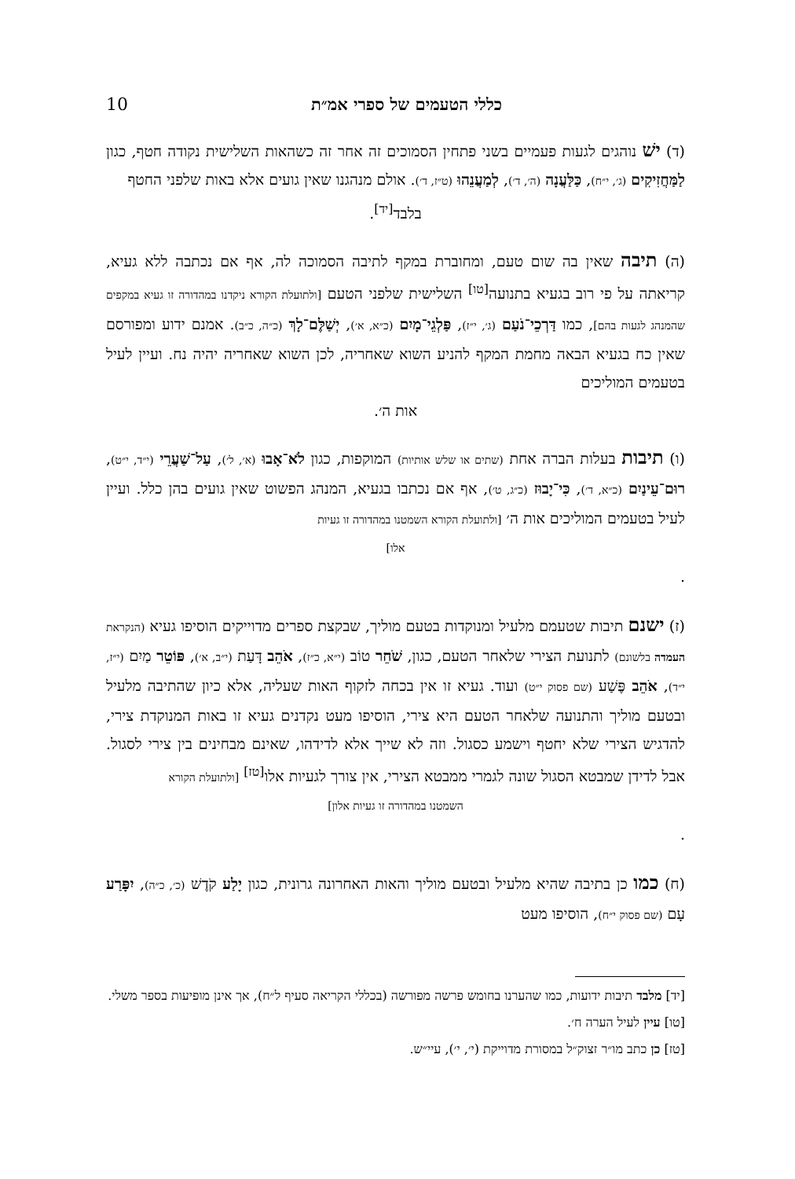כללי הטעמים של ספרי אמ״ת 10
(ד) ישׁ נוהגים לגעות פעמיים בשני פתחין הסמוכים זה אחר זה כשהאות השלישית נקודה חטף, כגון לַמַּחֲזִיקִים (ג׳, י״ח), כַּלַּעֲנָה (ה׳, ד׳), לְמַעֲנֵהוּ (ט״ז, ד׳). אולם מנהגנו שאין גועים אלא באות שלפני החטף
בלבד<sup>[יד]</sup>.
(ה) תיבה שאין בה שום טעם, ומחוברת במקף לתיבה הסמוכה לה, אף אם נכתבה ללא געיא, קריאתה על פי רוב בגעיא בתנועה<sup>[טו]</sup> השלישית שלפני הטעם [ולתועלת הקורא ניקדנו במהדורה זו געיא במקפים שהמנהג לגעות בהם], כמו דַּרְכֵי־נֹעַם (ג׳, י״ז), פַּלְגֵי־מָיִם (כ״א, א׳), יְשַׁלֶּם־לָךְ (כ״ה, כ״ב). אמנם ידוע ומפורסם שאין כח בגעיא הבאה מחמת המקף להניע השוא שאחריה, לכן השוא שאחריה יהיה נח. ועיין לעיל בטעמים המוליכים
אות ה׳.
(ו) תיבות בעלות הברה אחת (שתים או שלש אותיות) המוקפות, כגון לֹא־אָבוּ (א׳, ל׳), עַל־שַׁעֲרֵי (י״ד, י״ט), רוּם־עֵינַיִם (כ״א, ד׳), כִּי־יָבוּז (כ״ג, ט׳), אף אם נכתבו בגעיא, המנהג הפשוט שאין גועים בהן כלל. ועיין לעיל בטעמים המוליכים אות ה׳ [ולתועלת הקורא השמטנו במהדורה זו געיות
אלו].
(ז) ישנם תיבות שטעמם מלעיל ומנוקדות בטעם מוליך, שבקצת ספרים מדוייקים הוסיפו געיא (הנקראת העמדה בלשונם) לתנועת הצירי שלאחר הטעם, כגון, שֹׁחֵר טוֹב (י״א, כ״ז), אֹהֵב דָּעַת (י״ב, א׳), פּוֹטֵר מַיִם (י״ז, י״ד), אֹהֵב פֶּשַׁע (שם פסוק י״ט) ועוד. געיא זו אין בכחה לזקוף האות שעליה, אלא כיון שהתיבה מלעיל ובטעם מוליך והתנועה שלאחר הטעם היא צירי, הוסיפו מעט נקדנים געיא זו באות המנוקדת צירי, להדגיש הצירי שלא יחטף וישמע כסגול. וזה לא שייך אלא לדידהו, שאינם מבחינים בין צירי לסגול. אבל לדידן שמבטא הסגול שונה לגמרי ממבטא הצירי, אין צורך לגעיות אלו<sup>[טז]</sup> [ולתועלת הקורא
השמטנו במהדורה זו געיות אלון].
(ח) כמו כן בתיבה שהיא מלעיל ובטעם מוליך והאות האחרונה גרונית, כגון יָלַע קֹדֶשׁ (כ׳, כ״ה), יִפָּרַע עָם (שם פסוק י״ח), הוסיפו מעט
[יד] מלבד תיבות ידועות, כמו שהערנו בחומש פרשה מפורשה (בכללי הקריאה סעיף ל״ח), אך אינן מופיעות בספר משלי.
[טו] עיין לעיל הערה ח׳.
[טז] כן כתב מו״ר זצוק״ל במסורת מדוייקת (י׳, י׳), עיי״ש.